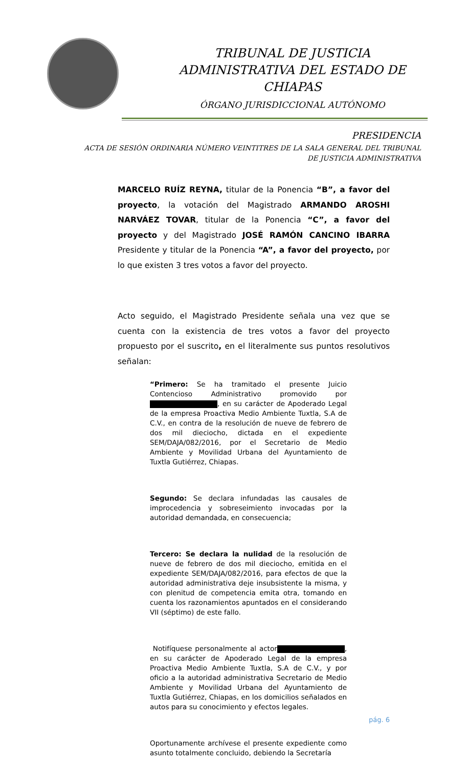TRIBUNAL DE JUSTICIA
ADMINISTRATIVA DEL ESTADO DE
CHIAPAS
ÓRGANO JURISDICCIONAL AUTÓNOMO
PRESIDENCIA
ACTA DE SESIÓN ORDINARIA NÚMERO VEINTITRES DE LA SALA GENERAL DEL TRIBUNAL DE JUSTICIA ADMINISTRATIVA
MARCELO RUÍZ REYNA, titular de la Ponencia “B”, a favor del proyecto, la votación del Magistrado ARMANDO AROSHI NARVÁEZ TOVAR, titular de la Ponencia “C”, a favor del proyecto y del Magistrado JOSÉ RAMÓN CANCINO IBARRA Presidente y titular de la Ponencia “A”, a favor del proyecto, por lo que existen 3 tres votos a favor del proyecto.
Acto seguido, el Magistrado Presidente señala una vez que se cuenta con la existencia de tres votos a favor del proyecto propuesto por el suscrito, en el literalmente sus puntos resolutivos señalan:
“Primero: Se ha tramitado el presente Juicio Contencioso Administrativo promovido por , en su carácter de Apoderado Legal de la empresa Proactiva Medio Ambiente Tuxtla, S.A de C.V., en contra de la resolución de nueve de febrero de dos mil dieciocho, dictada en el expediente SEM/DAJA/082/2016, por el Secretario de Medio Ambiente y Movilidad Urbana del Ayuntamiento de Tuxtla Gutiérrez, Chiapas.
Segundo: Se declara infundadas las causales de improcedencia y sobreseimiento invocadas por la autoridad demandada, en consecuencia;
Tercero: Se declara la nulidad de la resolución de nueve de febrero de dos mil dieciocho, emitida en el expediente SEM/DAJA/082/2016, para efectos de que la autoridad administrativa deje insubsistente la misma, y con plenitud de competencia emita otra, tomando en cuenta los razonamientos apuntados en el considerando VII (séptimo) de este fallo.
Notifíquese personalmente al actor , en su carácter de Apoderado Legal de la empresa Proactiva Medio Ambiente Tuxtla, S.A de C.V., y por oficio a la autoridad administrativa Secretario de Medio Ambiente y Movilidad Urbana del Ayuntamiento de Tuxtla Gutiérrez, Chiapas, en los domicilios señalados en autos para su conocimiento y efectos legales.
Oportunamente archívese el presente expediente como asunto totalmente concluido, debiendo la Secretaría
pág. 6